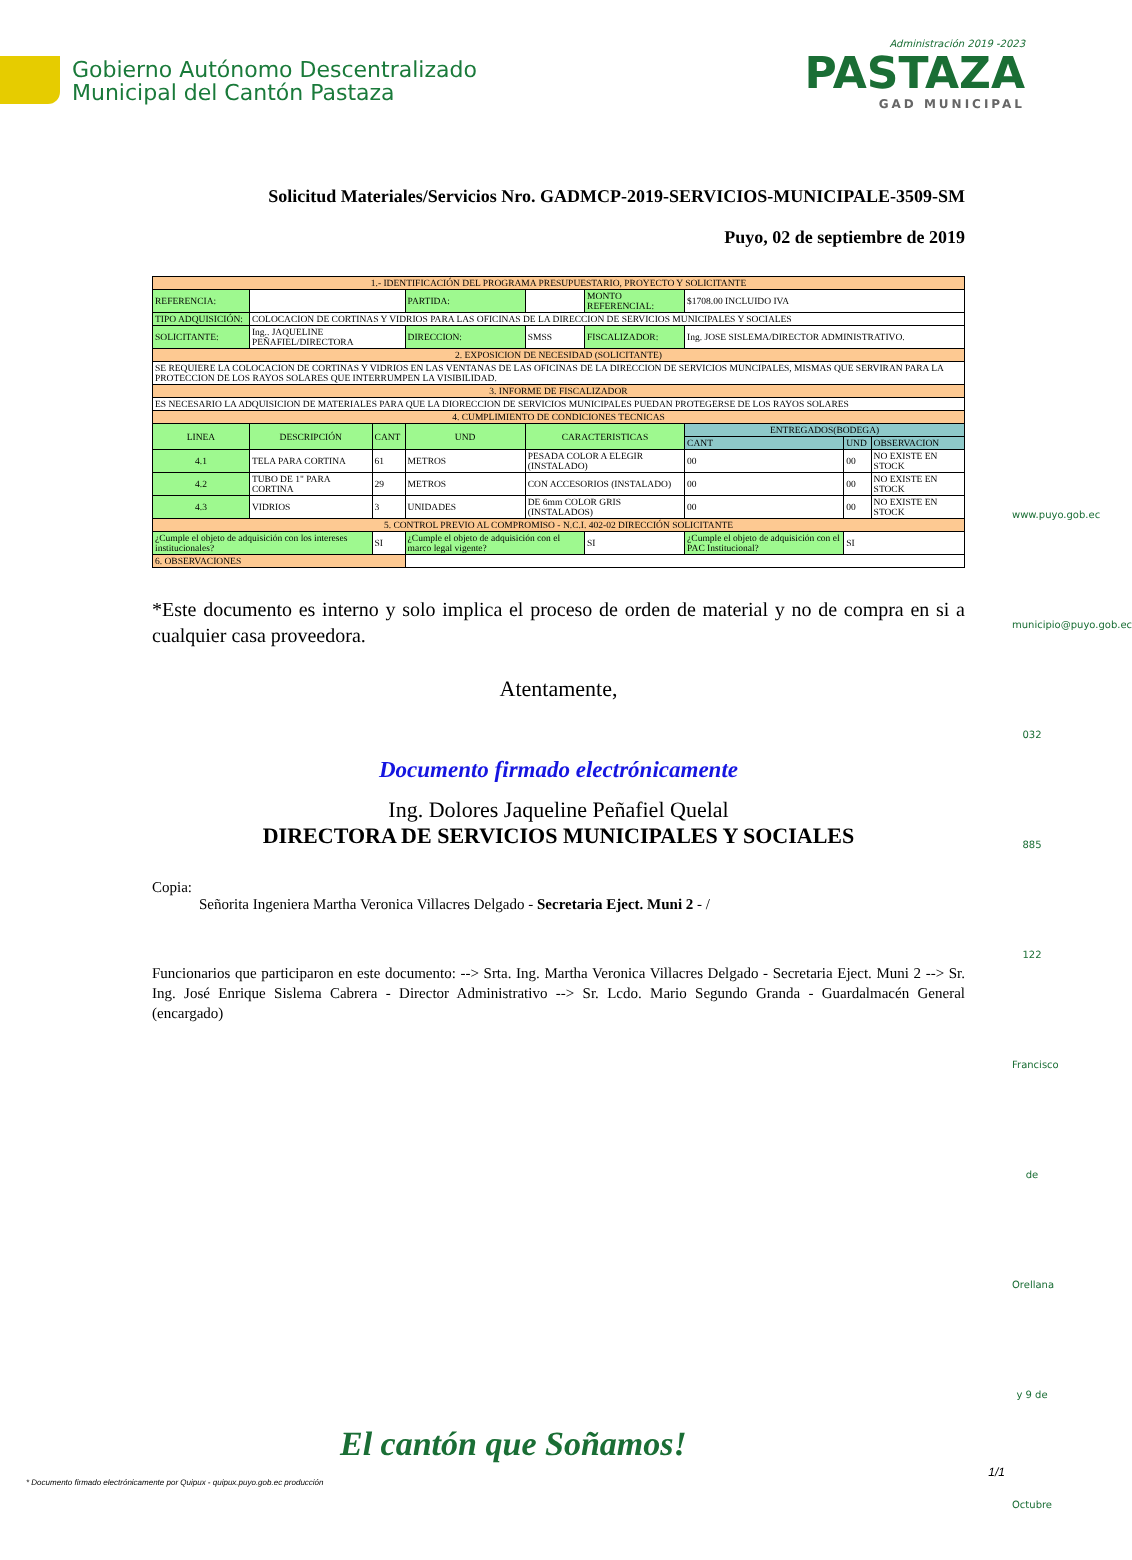Gobierno Autónomo Descentralizado
Municipal del Cantón Pastaza
Administración 2019 -2023
PASTAZA
GAD MUNICIPAL
Solicitud Materiales/Servicios Nro. GADMCP-2019-SERVICIOS-MUNICIPALE-3509-SM
Puyo, 02 de septiembre de 2019
| 1.- IDENTIFICACIÓN DEL PROGRAMA PRESUPUESTARIO, PROYECTO Y SOLICITANTE | | | | | | | | | |
| REFERENCIA: | | | PARTIDA: | | MONTO REFERENCIAL: | | $1708.00 INCLUIDO IVA | | |
| TIPO ADQUISICIÓN: | COLOCACION DE CORTINAS Y VIDRIOS PARA LAS OFICINAS DE LA DIRECCION DE SERVICIOS MUNICIPALES Y SOCIALES | | | | | | | | |
| SOLICITANTE: | Ing.. JAQUELINE PEÑAFIEL/DIRECTORA | | DIRECCION: | SMSS | FISCALIZADOR: | | Ing. JOSE SISLEMA/DIRECTOR ADMINISTRATIVO. | | |
| 2. EXPOSICION DE NECESIDAD (SOLICITANTE) | | | | | | | | | |
| SE REQUIERE LA COLOCACION DE CORTINAS Y VIDRIOS EN LAS VENTANAS DE LAS OFICINAS DE LA DIRECCION DE SERVICIOS MUNCIPALES, MISMAS QUE SERVIRAN PARA LA PROTECCION DE LOS RAYOS SOLARES QUE INTERRUMPEN LA VISIBILIDAD. | | | | | | | | | |
| 3. INFORME DE FISCALIZADOR | | | | | | | | | |
| ES NECESARIO LA ADQUISICION DE MATERIALES PARA QUE LA DIORECCION DE SERVICIOS MUNICIPALES PUEDAN PROTEGERSE DE LOS RAYOS SOLARES | | | | | | | | | |
| 4. CUMPLIMIENTO DE CONDICIONES TECNICAS | | | | | | | | | |
| LINEA | DESCRIPCIÓN | CANT | UND | CARACTERISTICAS | | | ENTREGADOS(BODEGA) | | |
| | | | | | | | CANT | UND | OBSERVACION |
| 4.1 | TELA PARA CORTINA | 61 | METROS | PESADA COLOR A ELEGIR (INSTALADO) | | | 00 | 00 | NO EXISTE EN STOCK |
| 4.2 | TUBO DE 1" PARA CORTINA | 29 | METROS | CON ACCESORIOS (INSTALADO) | | | 00 | 00 | NO EXISTE EN STOCK |
| 4.3 | VIDRIOS | 3 | UNIDADES | DE 6mm COLOR GRIS (INSTALADOS) | | | 00 | 00 | NO EXISTE EN STOCK |
| 5. CONTROL PREVIO AL COMPROMISO - N.C.I. 402-02 DIRECCIÓN SOLICITANTE | | | | | | | | | |
| ¿Cumple el objeto de adquisición con los intereses institucionales? | | SI | ¿Cumple el objeto de adquisición con el marco legal vigente? | | SI | ¿Cumple el objeto de adquisición con el PAC Institucional? | | SI | |
| 6. OBSERVACIONES | | | | | | | | | |
*Este documento es interno y solo implica el proceso de orden de material y no de compra en si a cualquier casa proveedora.
Atentamente,
Documento firmado electrónicamente
Ing. Dolores Jaqueline Peñafiel Quelal
DIRECTORA DE SERVICIOS MUNICIPALES Y SOCIALES
Copia:
Señorita Ingeniera Martha Veronica Villacres Delgado - Secretaria Eject. Muni 2 - /
Funcionarios que participaron en este documento: --> Srta. Ing. Martha Veronica Villacres Delgado - Secretaria Eject. Muni 2 --> Sr. Ing. José Enrique Sislema Cabrera - Director Administrativo --> Sr. Lcdo. Mario Segundo Granda - Guardalmacén General (encargado)
www.puyo.gob.ec
municipio@puyo.gob.ec
032 885 122
Francisco de Orellana y 9 de Octubre
El cantón que Soñamos!
* Documento firmado electrónicamente por Quipux - quipux.puyo.gob.ec producción
1/1